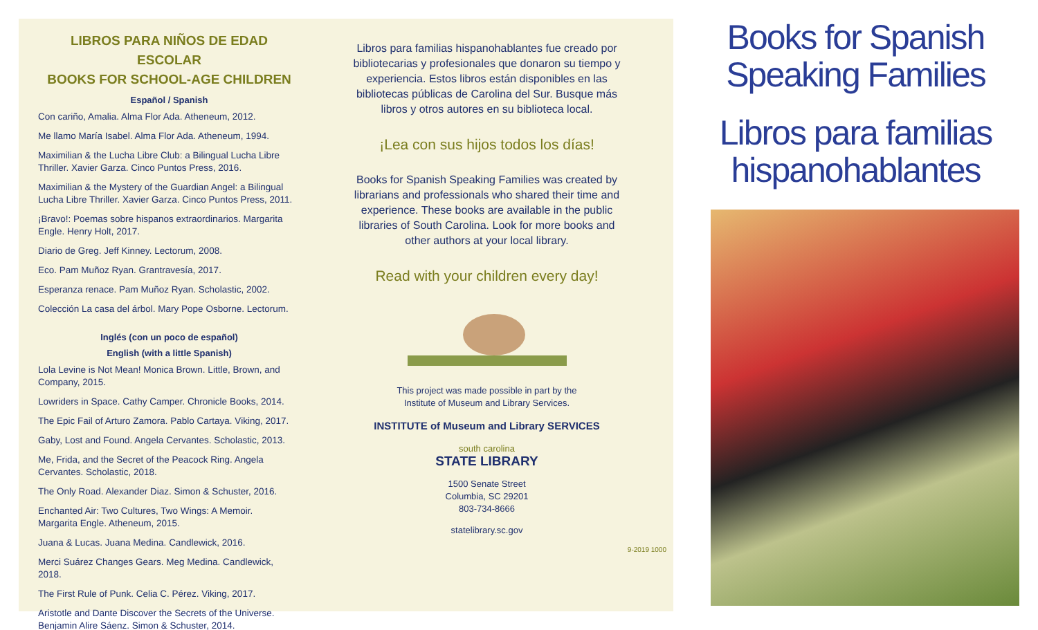LIBROS PARA NIÑOS DE EDAD ESCOLAR
BOOKS FOR SCHOOL-AGE CHILDREN
Español / Spanish
Con cariño, Amalia. Alma Flor Ada. Atheneum, 2012.
Me llamo María Isabel. Alma Flor Ada. Atheneum, 1994.
Maximilian & the Lucha Libre Club: a Bilingual Lucha Libre Thriller. Xavier Garza. Cinco Puntos Press, 2016.
Maximilian & the Mystery of the Guardian Angel: a Bilingual Lucha Libre Thriller. Xavier Garza. Cinco Puntos Press, 2011.
¡Bravo!: Poemas sobre hispanos extraordinarios. Margarita Engle. Henry Holt, 2017.
Diario de Greg. Jeff Kinney. Lectorum, 2008.
Eco. Pam Muñoz Ryan. Grantravesía, 2017.
Esperanza renace. Pam Muñoz Ryan. Scholastic, 2002.
Colección La casa del árbol. Mary Pope Osborne. Lectorum.
Inglés (con un poco de español)
English (with a little Spanish)
Lola Levine is Not Mean! Monica Brown. Little, Brown, and Company, 2015.
Lowriders in Space. Cathy Camper. Chronicle Books, 2014.
The Epic Fail of Arturo Zamora. Pablo Cartaya. Viking, 2017.
Gaby, Lost and Found. Angela Cervantes. Scholastic, 2013.
Me, Frida, and the Secret of the Peacock Ring. Angela Cervantes. Scholastic, 2018.
The Only Road. Alexander Diaz. Simon & Schuster, 2016.
Enchanted Air: Two Cultures, Two Wings: A Memoir. Margarita Engle. Atheneum, 2015.
Juana & Lucas. Juana Medina. Candlewick, 2016.
Merci Suárez Changes Gears. Meg Medina. Candlewick, 2018.
The First Rule of Punk. Celia C. Pérez. Viking, 2017.
Aristotle and Dante Discover the Secrets of the Universe. Benjamin Alire Sáenz. Simon & Schuster, 2014.
Libros para familias hispanohablantes fue creado por bibliotecarias y profesionales que donaron su tiempo y experiencia. Estos libros están disponibles en las bibliotecas públicas de Carolina del Sur. Busque más libros y otros autores en su biblioteca local.
¡Lea con sus hijos todos los días!
Books for Spanish Speaking Families was created by librarians and professionals who shared their time and experience. These books are available in the public libraries of South Carolina. Look for more books and other authors at your local library.
Read with your children every day!
This project was made possible in part by the
Institute of Museum and Library Services.
INSTITUTE of Museum and Library SERVICES
south carolina
STATE LIBRARY
1500 Senate Street
Columbia, SC 29201
803-734-8666
statelibrary.sc.gov
9-2019 1000
Books for Spanish
Speaking Families
Libros para familias
hispanohablantes